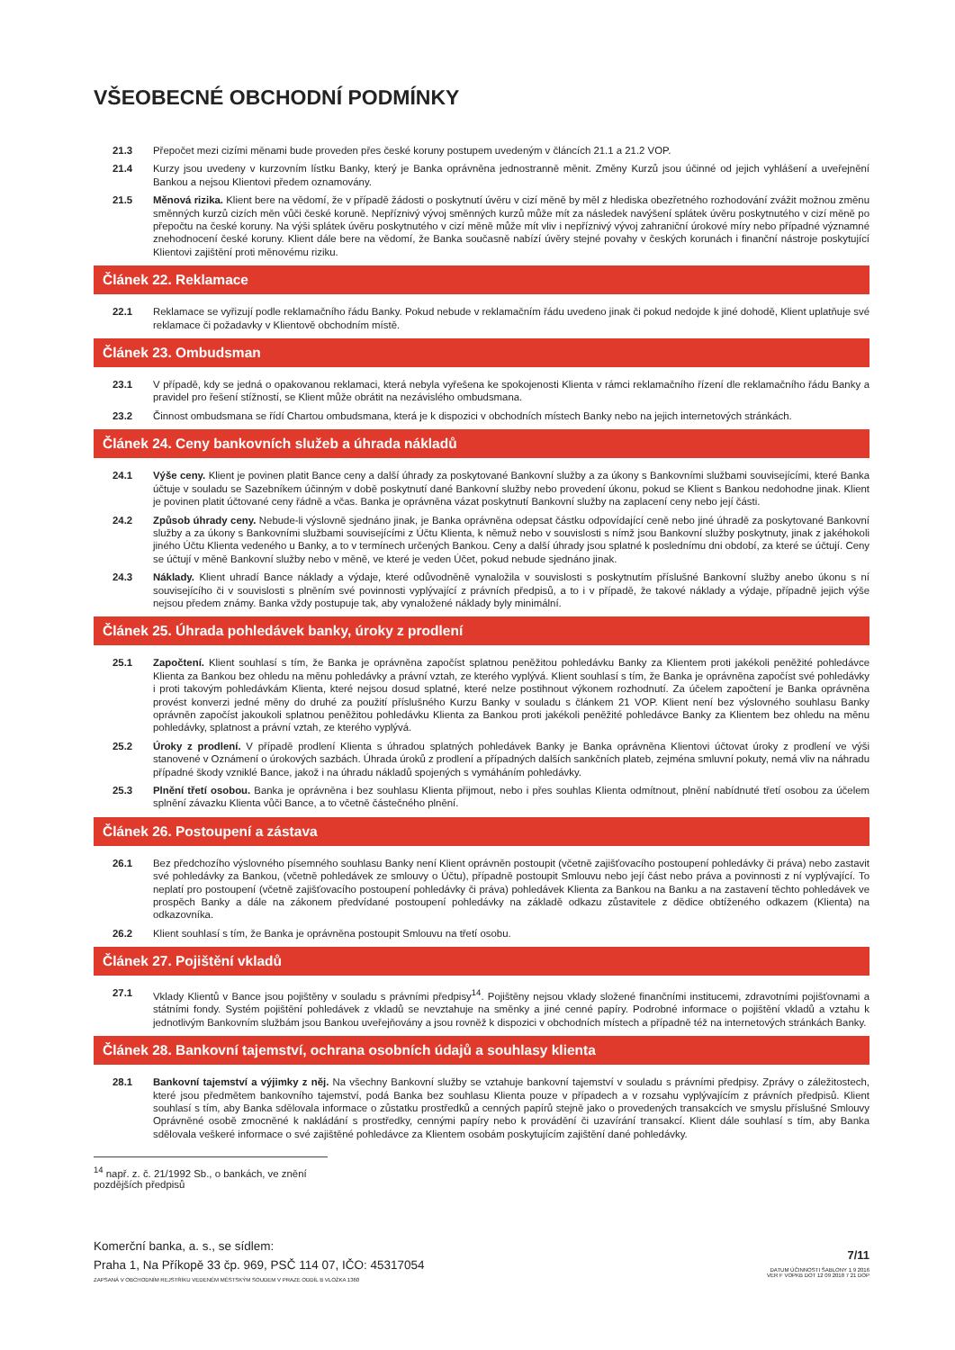VŠEOBECNÉ OBCHODNÍ PODMÍNKY
21.3 Přepočet mezi cizími měnami bude proveden přes české koruny postupem uvedeným v článcích 21.1 a 21.2 VOP.
21.4 Kurzy jsou uvedeny v kurzovním lístku Banky, který je Banka oprávněna jednostranně měnit. Změny Kurzů jsou účinné od jejich vyhlášení a uveřejnění Bankou a nejsou Klientovi předem oznamovány.
21.5 Měnová rizika. Klient bere na vědomí, že v případě žádosti o poskytnutí úvěru v cizí měně by měl z hlediska obezřetného rozhodování zvážit možnou změnu směnných kurzů cizích měn vůči české koruně. Nepříznivý vývoj směnných kurzů může mít za následek navýšení splátek úvěru poskytnutého v cizí měně po přepočtu na české koruny. Na výši splátek úvěru poskytnutého v cizí měně může mít vliv i nepříznivý vývoj zahraniční úrokové míry nebo případné významné znehodnocení české koruny. Klient dále bere na vědomí, že Banka současně nabízí úvěry stejné povahy v českých korunách i finanční nástroje poskytující Klientovi zajištění proti měnovému riziku.
Článek 22. Reklamace
22.1 Reklamace se vyřizují podle reklamačního řádu Banky. Pokud nebude v reklamačním řádu uvedeno jinak či pokud nedojde k jiné dohodě, Klient uplatňuje své reklamace či požadavky v Klientově obchodním místě.
Článek 23. Ombudsman
23.1 V případě, kdy se jedná o opakovanou reklamaci, která nebyla vyřešena ke spokojenosti Klienta v rámci reklamačního řízení dle reklamačního řádu Banky a pravidel pro řešení stížností, se Klient může obrátit na nezávislého ombudsmana.
23.2 Činnost ombudsmana se řídí Chartou ombudsmana, která je k dispozici v obchodních místech Banky nebo na jejich internetových stránkách.
Článek 24. Ceny bankovních služeb a úhrada nákladů
24.1 Výše ceny. Klient je povinen platit Bance ceny a další úhrady za poskytované Bankovní služby a za úkony s Bankovními službami souvisejícími, které Banka účtuje v souladu se Sazebníkem účinným v době poskytnutí dané Bankovní služby nebo provedení úkonu, pokud se Klient s Bankou nedohodne jinak. Klient je povinen platit účtované ceny řádně a včas. Banka je oprávněna vázat poskytnutí Bankovní služby na zaplacení ceny nebo její části.
24.2 Způsob úhrady ceny. Nebude-li výslovně sjednáno jinak, je Banka oprávněna odepsat částku odpovídající ceně nebo jiné úhradě za poskytované Bankovní služby a za úkony s Bankovními službami souvisejícími z Účtu Klienta, k němuž nebo v souvislosti s nímž jsou Bankovní služby poskytnuty, jinak z jakéhokoli jiného Účtu Klienta vedeného u Banky, a to v termínech určených Bankou. Ceny a další úhrady jsou splatné k poslednímu dni období, za které se účtují. Ceny se účtují v měně Bankovní služby nebo v měně, ve které je veden Účet, pokud nebude sjednáno jinak.
24.3 Náklady. Klient uhradí Bance náklady a výdaje, které odůvodněně vynaložila v souvislosti s poskytnutím příslušné Bankovní služby anebo úkonu s ní souvisejícího či v souvislosti s plněním své povinnosti vyplývající z právních předpisů, a to i v případě, že takové náklady a výdaje, případně jejich výše nejsou předem známy. Banka vždy postupuje tak, aby vynaložené náklady byly minimální.
Článek 25. Úhrada pohledávek banky, úroky z prodlení
25.1 Započtení. Klient souhlasí s tím, že Banka je oprávněna započíst splatnou peněžitou pohledávku Banky za Klientem proti jakékoli peněžité pohledávce Klienta za Bankou bez ohledu na měnu pohledávky a právní vztah, ze kterého vyplývá. Klient souhlasí s tím, že Banka je oprávněna započíst své pohledávky i proti takovým pohledávkám Klienta, které nejsou dosud splatné, které nelze postihnout výkonem rozhodnutí. Za účelem započtení je Banka oprávněna provést konverzi jedné měny do druhé za použití příslušného Kurzu Banky v souladu s článkem 21 VOP. Klient není bez výslovného souhlasu Banky oprávněn započíst jakoukoli splatnou peněžitou pohledávku Klienta za Bankou proti jakékoli peněžité pohledávce Banky za Klientem bez ohledu na měnu pohledávky, splatnost a právní vztah, ze kterého vyplývá.
25.2 Úroky z prodlení. V případě prodlení Klienta s úhradou splatných pohledávek Banky je Banka oprávněna Klientovi účtovat úroky z prodlení ve výši stanovené v Oznámení o úrokových sazbách. Úhrada úroků z prodlení a případných dalších sankčních plateb, zejména smluvní pokuty, nemá vliv na náhradu případné škody vzniklé Bance, jakož i na úhradu nákladů spojených s vymáháním pohledávky.
25.3 Plnění třetí osobou. Banka je oprávněna i bez souhlasu Klienta přijmout, nebo i přes souhlas Klienta odmítnout, plnění nabídnuté třetí osobou za účelem splnění závazku Klienta vůči Bance, a to včetně částečného plnění.
Článek 26. Postoupení a zástava
26.1 Bez předchozího výslovného písemného souhlasu Banky není Klient oprávněn postoupit (včetně zajišťovacího postoupení pohledávky či práva) nebo zastavit své pohledávky za Bankou, (včetně pohledávek ze smlouvy o Účtu), případně postoupit Smlouvu nebo její část nebo práva a povinnosti z ní vyplývající. To neplatí pro postoupení (včetně zajišťovacího postoupení pohledávky či práva) pohledávek Klienta za Bankou na Banku a na zastavení těchto pohledávek ve prospěch Banky a dále na zákonem předvídané postoupení pohledávky na základě odkazu zůstavitele z dědice obtíženého odkazem (Klienta) na odkazovníka.
26.2 Klient souhlasí s tím, že Banka je oprávněna postoupit Smlouvu na třetí osobu.
Článek 27. Pojištění vkladů
27.1 Vklady Klientů v Bance jsou pojištěny v souladu s právními předpisy<sup>14</sup>. Pojištěny nejsou vklady složené finančními institucemi, zdravotními pojišťovnami a státními fondy. Systém pojištění pohledávek z vkladů se nevztahuje na směnky a jiné cenné papíry. Podrobné informace o pojištění vkladů a vztahu k jednotlivým Bankovním službám jsou Bankou uveřejňovány a jsou rovněž k dispozici v obchodních místech a případně též na internetových stránkách Banky.
Článek 28. Bankovní tajemství, ochrana osobních údajů a souhlasy klienta
28.1 Bankovní tajemství a výjimky z něj. Na všechny Bankovní služby se vztahuje bankovní tajemství v souladu s právními předpisy. Zprávy o záležitostech, které jsou předmětem bankovního tajemství, podá Banka bez souhlasu Klienta pouze v případech a v rozsahu vyplývajícím z právních předpisů. Klient souhlasí s tím, aby Banka sdělovala informace o zůstatku prostředků a cenných papírů stejně jako o provedených transakcích ve smyslu příslušné Smlouvy Oprávněné osobě zmocněné k nakládání s prostředky, cennými papíry nebo k provádění či uzavírání transakcí. Klient dále souhlasí s tím, aby Banka sdělovala veškeré informace o své zajištěné pohledávce za Klientem osobám poskytujícím zajištění dané pohledávky.
<sup>14</sup> např. z. č. 21/1992 Sb., o bankách, ve znění pozdějších předpisů
Komerční banka, a. s., se sídlem:
Praha 1, Na Příkopě 33 čp. 969, PSČ 114 07, IČO: 45317054
ZAPSANÁ V OBCHODNÍM REJSTŘÍKU VEDENÉM MĚSTSKÝM SOUDEM V PRAZE ODDÍL B VLOŽKA 1360
7/11
DATUM ÚČINNOSTI ŠABLONY 1 9 2016
VER F VOPKB DOT 12 09 2018 7 21 DOP